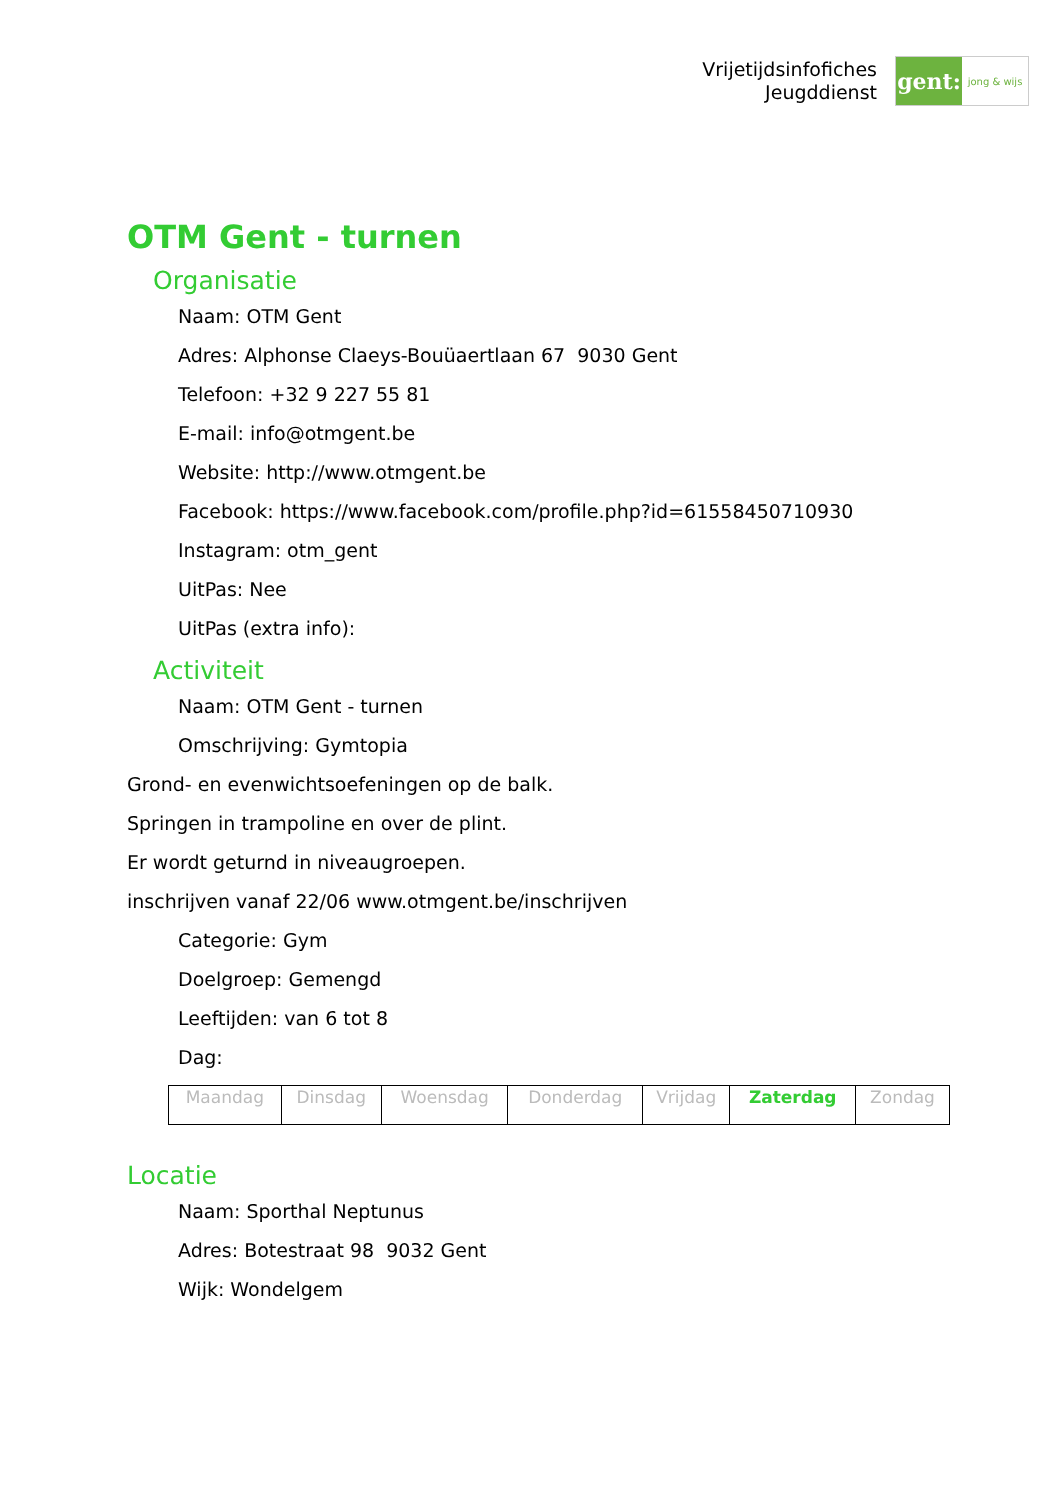Vrijetijdsinfofiches
Jeugddienst
gent:
jong & wijs
OTM Gent - turnen
Organisatie
Naam: OTM Gent
Adres: Alphonse Claeys-Bouüaertlaan 67 9030 Gent
Telefoon: +32 9 227 55 81
E-mail: info@otmgent.be
Website: http://www.otmgent.be
Facebook: https://www.facebook.com/profile.php?id=61558450710930
Instagram: otm_gent
UitPas: Nee
UitPas (extra info):
Activiteit
Naam: OTM Gent - turnen
Omschrijving: Gymtopia
Grond- en evenwichtsoefeningen op de balk.
Springen in trampoline en over de plint.
Er wordt geturnd in niveaugroepen.
inschrijven vanaf 22/06 www.otmgent.be/inschrijven
Categorie: Gym
Doelgroep: Gemengd
Leeftijden: van 6 tot 8
Dag:
| Maandag | Dinsdag | Woensdag | Donderdag | Vrijdag | Zaterdag | Zondag |
Locatie
Naam: Sporthal Neptunus
Adres: Botestraat 98 9032 Gent
Wijk: Wondelgem